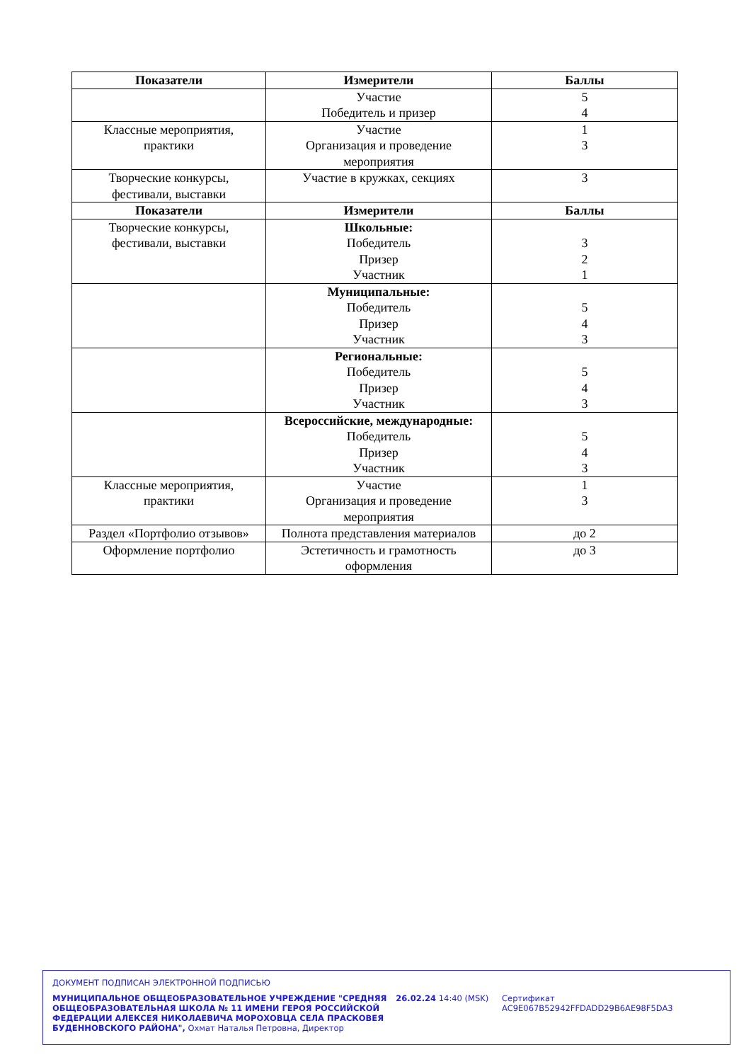| Показатели | Измерители | Баллы |
| --- | --- | --- |
| | Участие Победитель и призер | 5 4 |
| Классные мероприятия, практики | Участие Организация и проведение мероприятия | 1 3 |
| Творческие конкурсы, фестивали, выставки | Участие в кружках, секциях | 3 |
| Показатели | Измерители | Баллы |
| Творческие конкурсы, фестивали, выставки | Школьные: Победитель Призер Участник | 3 2 1 |
| | Муниципальные: Победитель Призер Участник | 5 4 3 |
| | Региональные: Победитель Призер Участник | 5 4 3 |
| | Всероссийские, международные: Победитель Призер Участник | 5 4 3 |
| Классные мероприятия, практики | Участие Организация и проведение мероприятия | 1 3 |
| Раздел «Портфолио отзывов» | Полнота представления материалов | до 2 |
| Оформление портфолио | Эстетичность и грамотность оформления | до 3 |
ДОКУМЕНТ ПОДПИСАН ЭЛЕКТРОННОЙ ПОДПИСЬЮ
МУНИЦИПАЛЬНОЕ ОБЩЕОБРАЗОВАТЕЛЬНОЕ УЧРЕЖДЕНИЕ "СРЕДНЯЯ ОБЩЕОБРАЗОВАТЕЛЬНАЯ ШКОЛА № 11 ИМЕНИ ГЕРОЯ РОССИЙСКОЙ ФЕДЕРАЦИИ АЛЕКСЕЯ НИКОЛАЕВИЧА МОРОХОВЦА СЕЛА ПРАСКОВЕЯ БУДЕННОВСКОГО РАЙОНА", Охмат Наталья Петровна, Директор
26.02.24 14:40 (MSK) Сертификат AC9E067B52942FFDADD29B6AE98F5DA3